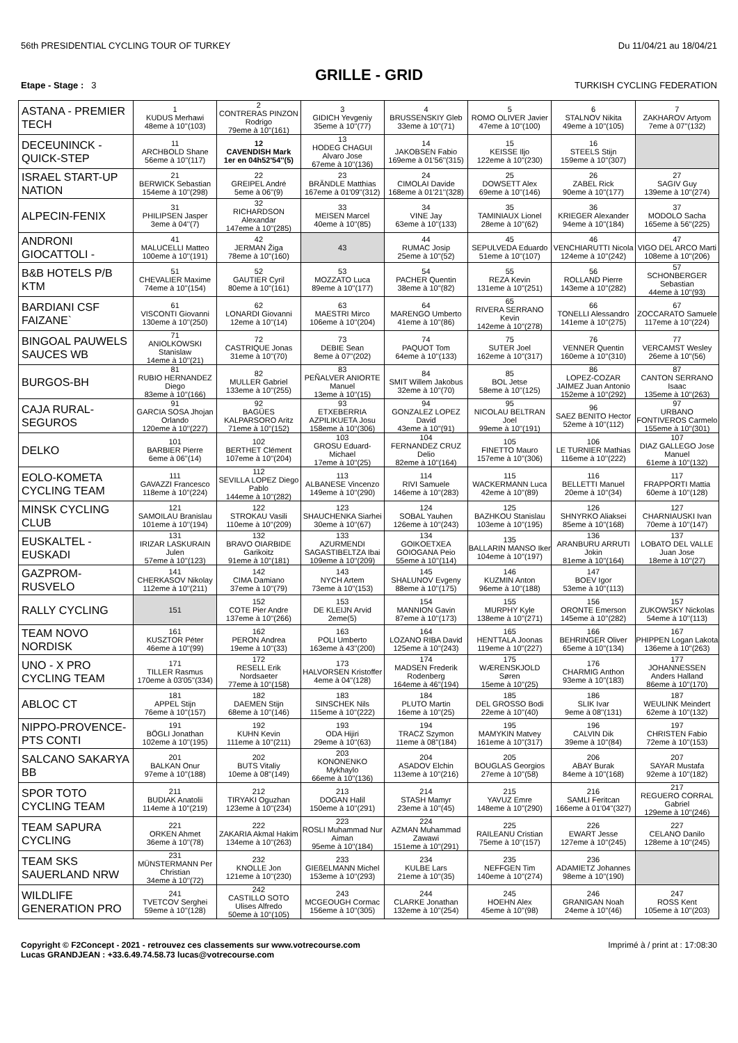56th PRESIDENTIAL CYCLING TOUR OF TURKEY Du 11/04/21 au 18/04/21
GRILLE - GRID
Etape - Stage : 3 TURKISH CYCLING FEDERATION
| ASTANA - PREMIER TECH | 1 KUDUS Merhawi 48eme à 10''(103) | 2 CONTRERAS PINZON Rodrigo 79eme à 10''(161) | 3 GIDICH Yevgeniy 35eme à 10''(77) | 4 BRUSSENSKIY Gleb 33eme à 10''(71) | 5 ROMO OLIVER Javier 47eme à 10''(100) | 6 STALNOV Nikita 49eme à 10''(105) | 7 ZAKHAROV Artyom 7eme à 07''(132) |
| DECEUNINCK - QUICK-STEP | 11 ARCHBOLD Shane 56eme à 10''(117) | 12 CAVENDISH Mark 1er en 04h52'54''(5) | 13 HODEG CHAGUI Alvaro Jose 67eme à 10''(136) | 14 JAKOBSEN Fabio 169eme à 01'56''(315) | 15 KEISSE Iljo 122eme à 10''(230) | 16 STEELS Stijn 159eme à 10''(307) | |
| ISRAEL START-UP NATION | 21 BERWICK Sebastian 154eme à 10''(298) | 22 GREIPEL André 5eme à 06''(9) | 23 BRÄNDLE Matthias 167eme à 01'09''(312) | 24 CIMOLAI Davide 168eme à 01'21''(328) | 25 DOWSETT Alex 69eme à 10''(146) | 26 ZABEL Rick 90eme à 10''(177) | 27 SAGIV Guy 139eme à 10''(274) |
| ALPECIN-FENIX | 31 PHILIPSEN Jasper 3eme à 04''(7) | 32 RICHARDSON Alexandar 147eme à 10''(285) | 33 MEISEN Marcel 40eme à 10''(85) | 34 VINE Jay 63eme à 10''(133) | 35 TAMINIAUX Lionel 28eme à 10''(62) | 36 KRIEGER Alexander 94eme à 10''(184) | 37 MODOLO Sacha 165eme à 56''(225) |
| ANDRONI GIOCATTOLI - | 41 MALUCELLI Matteo 100eme à 10''(191) | 42 JERMAN Žiga 78eme à 10''(160) | 43 | 44 RUMAC Josip 25eme à 10''(52) | 45 SEPULVEDA Eduardo 51eme à 10''(107) | 46 VENCHIARUTTI Nicola 124eme à 10''(242) | 47 VIGO DEL ARCO Marti 108eme à 10''(206) |
| B&B HOTELS P/B KTM | 51 CHEVALIER Maxime 74eme à 10''(154) | 52 GAUTIER Cyril 80eme à 10''(161) | 53 MOZZATO Luca 89eme à 10''(177) | 54 PACHER Quentin 38eme à 10''(82) | 55 REZA Kevin 131eme à 10''(251) | 56 ROLLAND Pierre 143eme à 10''(282) | 57 SCHONBERGER Sebastian 44eme à 10''(93) |
| BARDIANI CSF FAIZANE` | 61 VISCONTI Giovanni 130eme à 10''(250) | 62 LONARDI Giovanni 12eme à 10''(14) | 63 MAESTRI Mirco 106eme à 10''(204) | 64 MARENGO Umberto 41eme à 10''(86) | 65 RIVERA SERRANO Kevin 142eme à 10''(278) | 66 TONELLI Alessandro 141eme à 10''(275) | 67 ZOCCARATO Samuele 117eme à 10''(224) |
| BINGOAL PAUWELS SAUCES WB | 71 ANIOLKOWSKI Stanislaw 14eme à 10''(21) | 72 CASTRIQUE Jonas 31eme à 10''(70) | 73 DEBIE Sean 8eme à 07''(202) | 74 PAQUOT Tom 64eme à 10''(133) | 75 SUTER Joel 162eme à 10''(317) | 76 VENNER Quentin 160eme à 10''(310) | 77 VERCAMST Wesley 26eme à 10''(56) |
| BURGOS-BH | 81 RUBIO HERNANDEZ Diego 83eme à 10''(166) | 82 MULLER Gabriel 133eme à 10''(255) | 83 PEÑALVER ANIORTE Manuel 13eme à 10''(15) | 84 SMIT Willem Jakobus 32eme à 10''(70) | 85 BOL Jetse 58eme à 10''(125) | 86 LOPEZ-COZAR JAIMEZ Juan Antonio 152eme à 10''(292) | 87 CANTON SERRANO Isaac 135eme à 10''(263) |
| CAJA RURAL-SEGUROS | 91 GARCIA SOSA Jhojan Orlando 120eme à 10''(227) | 92 BAGÜES KALPARSORO Aritz 71eme à 10''(152) | 93 ETXEBERRIA AZPILIKUETA Josu 158eme à 10''(306) | 94 GONZALEZ LOPEZ David 43eme à 10''(91) | 95 NICOLAU BELTRAN Joel 99eme à 10''(191) | 96 SAEZ BENITO Hector 52eme à 10''(112) | 97 URBANO FONTIVEROS Carmelo 155eme à 10''(301) |
| DELKO | 101 BARBIER Pierre 6eme à 06''(14) | 102 BERTHET Clément 107eme à 10''(204) | 103 GROSU Eduard-Michael 17eme à 10''(25) | 104 FERNANDEZ CRUZ Delio 82eme à 10''(164) | 105 FINETTO Mauro 157eme à 10''(306) | 106 LE TURNIER Mathias 116eme à 10''(222) | 107 DIAZ GALLEGO Jose Manuel 61eme à 10''(132) |
| EOLO-KOMETA CYCLING TEAM | 111 GAVAZZI Francesco 118eme à 10''(224) | 112 SEVILLA LOPEZ Diego Pablo 144eme à 10''(282) | 113 ALBANESE Vincenzo 149eme à 10''(290) | 114 RIVI Samuele 146eme à 10''(283) | 115 WACKERMANN Luca 42eme à 10''(89) | 116 BELLETTI Manuel 20eme à 10''(34) | 117 FRAPPORTI Mattia 60eme à 10''(128) |
| MINSK CYCLING CLUB | 121 SAMOILAU Branislau 101eme à 10''(194) | 122 STROKAU Vasili 110eme à 10''(209) | 123 SHAUCHENKA Siarhei 30eme à 10''(67) | 124 SOBAL Yauhen 126eme à 10''(243) | 125 BAZHKOU Stanislau 103eme à 10''(195) | 126 SHNYRKO Aliaksei 85eme à 10''(168) | 127 CHARNIAUSKI Ivan 70eme à 10''(147) |
| EUSKALTEL - EUSKADI | 131 IRIZAR LASKURAIN Julen 57eme à 10''(123) | 132 BRAVO OIARBIDE Garikoitz 91eme à 10''(181) | 133 AZURMENDI SAGASTIBELTZA Ibai 109eme à 10''(209) | 134 GOIKOETXEA GOIOGANA Peio 55eme à 10''(114) | 135 BALLARIN MANSO Iker 104eme à 10''(197) | 136 ARANBURU ARRUTI Jokin 81eme à 10''(164) | 137 LOBATO DEL VALLE Juan Jose 18eme à 10''(27) |
| GAZPROM-RUSVELO | 141 CHERKASOV Nikolay 112eme à 10''(211) | 142 CIMA Damiano 37eme à 10''(79) | 143 NYCH Artem 73eme à 10''(153) | 145 SHALUNOV Evgeny 88eme à 10''(175) | 146 KUZMIN Anton 96eme à 10''(188) | 147 BOEV Igor 53eme à 10''(113) | |
| RALLY CYCLING | 151 | 152 COTE Pier Andre 137eme à 10''(266) | 153 DE KLEIJN Arvid 2eme(5) | 154 MANNION Gavin 87eme à 10''(173) | 155 MURPHY Kyle 138eme à 10''(271) | 156 ORONTE Emerson 145eme à 10''(282) | 157 ZUKOWSKY Nickolas 54eme à 10''(113) |
| TEAM NOVO NORDISK | 161 KUSZTOR Péter 46eme à 10''(99) | 162 PERON Andrea 19eme à 10''(33) | 163 POLI Umberto 163eme à 43''(200) | 164 LOZANO RIBA David 125eme à 10''(243) | 165 HENTTALA Joonas 119eme à 10''(227) | 166 BEHRINGER Oliver 65eme à 10''(134) | 167 PHIPPEN Logan Lakota 136eme à 10''(263) |
| UNO - X PRO CYCLING TEAM | 171 TILLER Rasmus 170eme à 03'05''(334) | 172 RESELL Erik Nordsaeter 77eme à 10''(158) | 173 HALVORSEN Kristoffer 4eme à 04''(128) | 174 MADSEN Frederik Rodenberg 164eme à 46''(194) | 175 WÆRENSKJOLD Søren 15eme à 10''(25) | 176 CHARMIG Anthon 93eme à 10''(183) | 177 JOHANNESSEN Anders Halland 86eme à 10''(170) |
| ABLOC CT | 181 APPEL Stijn 76eme à 10''(157) | 182 DAEMEN Stijn 68eme à 10''(146) | 183 SINSCHEK Nils 115eme à 10''(222) | 184 PLUTO Martin 16eme à 10''(25) | 185 DEL GROSSO Bodi 22eme à 10''(40) | 186 SLIK Ivar 9eme à 08''(131) | 187 WEULINK Meindert 62eme à 10''(132) |
| NIPPO-PROVENCE-PTS CONTI | 191 BÖGLI Jonathan 102eme à 10''(195) | 192 KUHN Kevin 111eme à 10''(211) | 193 ODA Hijiri 29eme à 10''(63) | 194 TRACZ Szymon 11eme à 08''(184) | 195 MAMYKIN Matvey 161eme à 10''(317) | 196 CALVIN Dik 39eme à 10''(84) | 197 CHRISTEN Fabio 72eme à 10''(153) |
| SALCANO SAKARYA BB | 201 BALKAN Onur 97eme à 10''(188) | 202 BUTS Vitaliy 10eme à 08''(149) | 203 KONONENKO Mykhaylo 66eme à 10''(136) | 204 ASADOV Elchin 113eme à 10''(216) | 205 BOUGLAS Georgios 27eme à 10''(58) | 206 ABAY Burak 84eme à 10''(168) | 207 SAYAR Mustafa 92eme à 10''(182) |
| SPOR TOTO CYCLING TEAM | 211 BUDIAK Anatolii 114eme à 10''(219) | 212 TIRYAKI Oguzhan 123eme à 10''(234) | 213 DOGAN Halil 150eme à 10''(291) | 214 STASH Mamyr 23eme à 10''(45) | 215 YAVUZ Emre 148eme à 10''(290) | 216 SAMLI Feritcan 166eme à 01'04''(327) | 217 REGUERO CORRAL Gabriel 129eme à 10''(246) |
| TEAM SAPURA CYCLING | 221 ORKEN Ahmet 36eme à 10''(78) | 222 ZAKARIA Akmal Hakim 134eme à 10''(263) | 223 ROSLI Muhammad Nur Aiman 95eme à 10''(184) | 224 AZMAN Muhammad Zawawi 151eme à 10''(291) | 225 RAILEANU Cristian 75eme à 10''(157) | 226 EWART Jesse 127eme à 10''(245) | 227 CELANO Danilo 128eme à 10''(245) |
| TEAM SKS SAUERLAND NRW | 231 MÜNSTERMANN Per Christian 34eme à 10''(72) | 232 KNOLLE Jon 121eme à 10''(230) | 233 GIEßELMANN Michel 153eme à 10''(293) | 234 KULBE Lars 21eme à 10''(35) | 235 NEFFGEN Tim 140eme à 10''(274) | 236 ADAMIETZ Johannes 98eme à 10''(190) | |
| WILDLIFE GENERATION PRO | 241 TVETCOV Serghei 59eme à 10''(128) | 242 CASTILLO SOTO Ulises Alfredo 50eme à 10''(105) | 243 MCGEOUGH Cormac 156eme à 10''(305) | 244 CLARKE Jonathan 132eme à 10''(254) | 245 HOEHN Alex 45eme à 10''(98) | 246 GRANIGAN Noah 24eme à 10''(46) | 247 ROSS Kent 105eme à 10''(203) |
Copyright © F2Concept - 2021 - retrouvez ces classements sur www.votrecourse.com
Lucas GRANDJEAN : +33.6.49.74.58.73 lucas@votrecourse.com Imprimé à / print at : 17:08:30